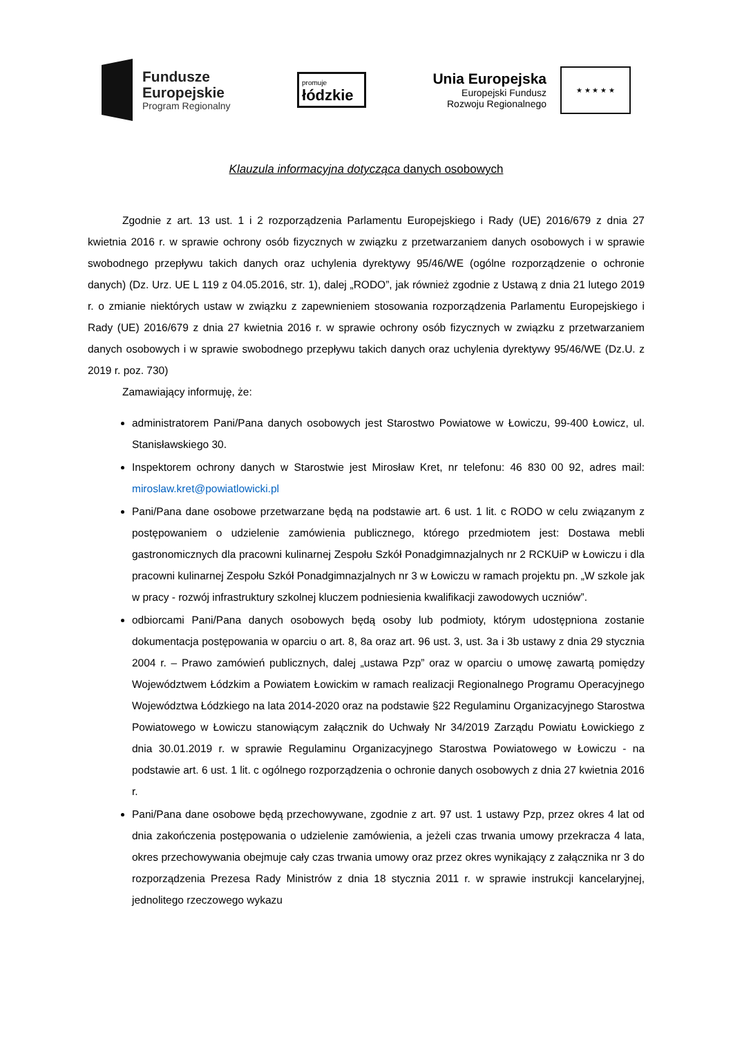Fundusze
Europejskie
Program Regionalny
promuje
łódzkie
Unia Europejska
Europejski Fundusz
Rozwoju Regionalnego
★ ★ ★ ★ ★
Klauzula informacyjna dotycząca danych osobowych
Zgodnie z art. 13 ust. 1 i 2 rozporządzenia Parlamentu Europejskiego i Rady (UE) 2016/679 z dnia 27 kwietnia 2016 r. w sprawie ochrony osób fizycznych w związku z przetwarzaniem danych osobowych i w sprawie swobodnego przepływu takich danych oraz uchylenia dyrektywy 95/46/WE (ogólne rozporządzenie o ochronie danych) (Dz. Urz. UE L 119 z 04.05.2016, str. 1), dalej „RODO”, jak również zgodnie z Ustawą z dnia 21 lutego 2019 r. o zmianie niektórych ustaw w związku z zapewnieniem stosowania rozporządzenia Parlamentu Europejskiego i Rady (UE) 2016/679 z dnia 27 kwietnia 2016 r. w sprawie ochrony osób fizycznych w związku z przetwarzaniem danych osobowych i w sprawie swobodnego przepływu takich danych oraz uchylenia dyrektywy 95/46/WE (Dz.U. z 2019 r. poz. 730)
Zamawiający informuję, że:
administratorem Pani/Pana danych osobowych jest Starostwo Powiatowe w Łowiczu, 99-400 Łowicz, ul. Stanisławskiego 30.
Inspektorem ochrony danych w Starostwie jest Mirosław Kret, nr telefonu: 46 830 00 92, adres mail: miroslaw.kret@powiatlowicki.pl
Pani/Pana dane osobowe przetwarzane będą na podstawie art. 6 ust. 1 lit. c RODO w celu związanym z postępowaniem o udzielenie zamówienia publicznego, którego przedmiotem jest: Dostawa mebli gastronomicznych dla pracowni kulinarnej Zespołu Szkół Ponadgimnazjalnych nr 2 RCKUiP w Łowiczu i dla pracowni kulinarnej Zespołu Szkół Ponadgimnazjalnych nr 3 w Łowiczu w ramach projektu pn. „W szkole jak w pracy - rozwój infrastruktury szkolnej kluczem podniesienia kwalifikacji zawodowych uczniów”.
odbiorcami Pani/Pana danych osobowych będą osoby lub podmioty, którym udostępniona zostanie dokumentacja postępowania w oparciu o art. 8, 8a oraz art. 96 ust. 3, ust. 3a i 3b ustawy z dnia 29 stycznia 2004 r. – Prawo zamówień publicznych, dalej „ustawa Pzp” oraz w oparciu o umowę zawartą pomiędzy Województwem Łódzkim a Powiatem Łowickim w ramach realizacji Regionalnego Programu Operacyjnego Województwa Łódzkiego na lata 2014-2020 oraz na podstawie §22 Regulaminu Organizacyjnego Starostwa Powiatowego w Łowiczu stanowiącym załącznik do Uchwały Nr 34/2019 Zarządu Powiatu Łowickiego z dnia 30.01.2019 r. w sprawie Regulaminu Organizacyjnego Starostwa Powiatowego w Łowiczu - na podstawie art. 6 ust. 1 lit. c ogólnego rozporządzenia o ochronie danych osobowych z dnia 27 kwietnia 2016 r.
Pani/Pana dane osobowe będą przechowywane, zgodnie z art. 97 ust. 1 ustawy Pzp, przez okres 4 lat od dnia zakończenia postępowania o udzielenie zamówienia, a jeżeli czas trwania umowy przekracza 4 lata, okres przechowywania obejmuje cały czas trwania umowy oraz przez okres wynikający z załącznika nr 3 do rozporządzenia Prezesa Rady Ministrów z dnia 18 stycznia 2011 r. w sprawie instrukcji kancelaryjnej, jednolitego rzeczowego wykazu